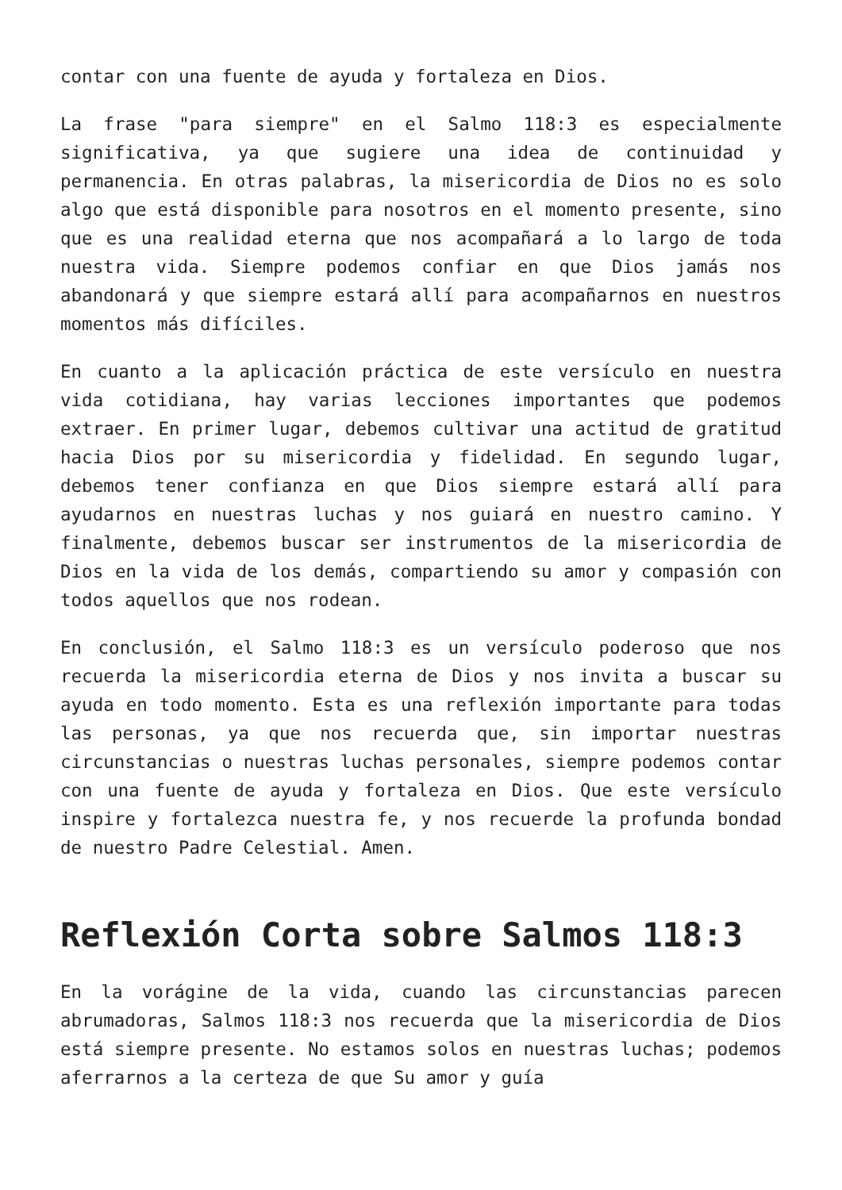contar con una fuente de ayuda y fortaleza en Dios.
La frase "para siempre" en el Salmo 118:3 es especialmente significativa, ya que sugiere una idea de continuidad y permanencia. En otras palabras, la misericordia de Dios no es solo algo que está disponible para nosotros en el momento presente, sino que es una realidad eterna que nos acompañará a lo largo de toda nuestra vida. Siempre podemos confiar en que Dios jamás nos abandonará y que siempre estará allí para acompañarnos en nuestros momentos más difíciles.
En cuanto a la aplicación práctica de este versículo en nuestra vida cotidiana, hay varias lecciones importantes que podemos extraer. En primer lugar, debemos cultivar una actitud de gratitud hacia Dios por su misericordia y fidelidad. En segundo lugar, debemos tener confianza en que Dios siempre estará allí para ayudarnos en nuestras luchas y nos guiará en nuestro camino. Y finalmente, debemos buscar ser instrumentos de la misericordia de Dios en la vida de los demás, compartiendo su amor y compasión con todos aquellos que nos rodean.
En conclusión, el Salmo 118:3 es un versículo poderoso que nos recuerda la misericordia eterna de Dios y nos invita a buscar su ayuda en todo momento. Esta es una reflexión importante para todas las personas, ya que nos recuerda que, sin importar nuestras circunstancias o nuestras luchas personales, siempre podemos contar con una fuente de ayuda y fortaleza en Dios. Que este versículo inspire y fortalezca nuestra fe, y nos recuerde la profunda bondad de nuestro Padre Celestial. Amen.
Reflexión Corta sobre Salmos 118:3
En la vorágine de la vida, cuando las circunstancias parecen abrumadoras, Salmos 118:3 nos recuerda que la misericordia de Dios está siempre presente. No estamos solos en nuestras luchas; podemos aferrarnos a la certeza de que Su amor y guía